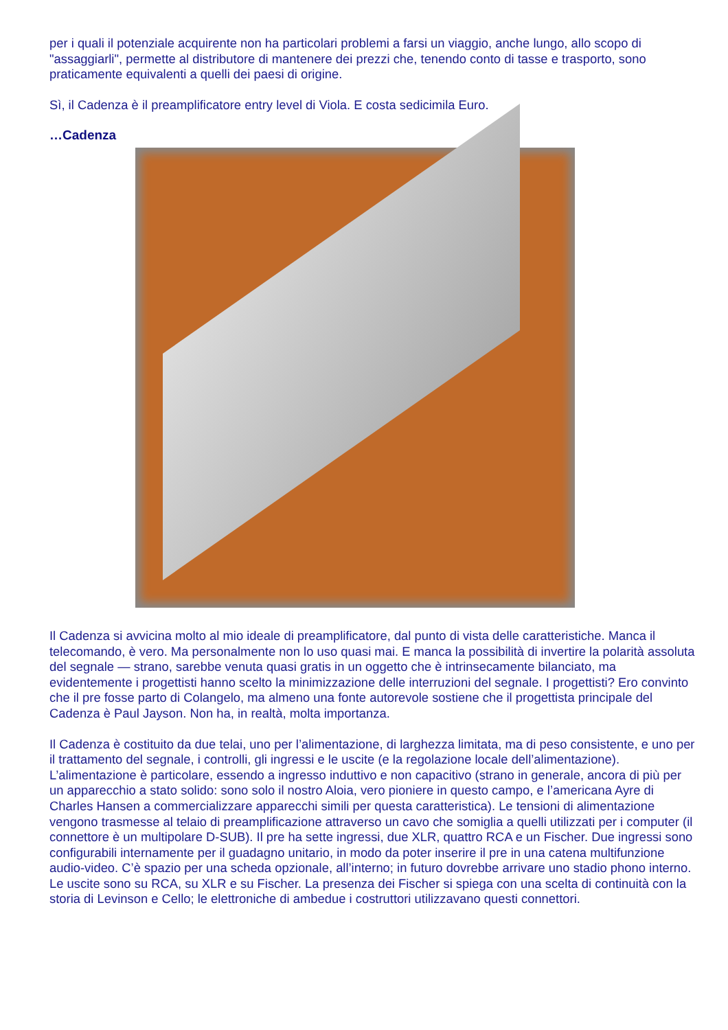per i quali il potenziale acquirente non ha particolari problemi a farsi un viaggio, anche lungo, allo scopo di "assaggiarli", permette al distributore di mantenere dei prezzi che, tenendo conto di tasse e trasporto, sono praticamente equivalenti a quelli dei paesi di origine.
Sì, il Cadenza è il preamplificatore entry level di Viola. E costa sedicimila Euro.
…Cadenza
Il Cadenza si avvicina molto al mio ideale di preamplificatore, dal punto di vista delle caratteristiche. Manca il telecomando, è vero. Ma personalmente non lo uso quasi mai. E manca la possibilità di invertire la polarità assoluta del segnale — strano, sarebbe venuta quasi gratis in un oggetto che è intrinsecamente bilanciato, ma evidentemente i progettisti hanno scelto la minimizzazione delle interruzioni del segnale. I progettisti? Ero convinto che il pre fosse parto di Colangelo, ma almeno una fonte autorevole sostiene che il progettista principale del Cadenza è Paul Jayson. Non ha, in realtà, molta importanza.
Il Cadenza è costituito da due telai, uno per l’alimentazione, di larghezza limitata, ma di peso consistente, e uno per il trattamento del segnale, i controlli, gli ingressi e le uscite (e la regolazione locale dell’alimentazione). L’alimentazione è particolare, essendo a ingresso induttivo e non capacitivo (strano in generale, ancora di più per un apparecchio a stato solido: sono solo il nostro Aloia, vero pioniere in questo campo, e l’americana Ayre di Charles Hansen a commercializzare apparecchi simili per questa caratteristica). Le tensioni di alimentazione vengono trasmesse al telaio di preamplificazione attraverso un cavo che somiglia a quelli utilizzati per i computer (il connettore è un multipolare D-SUB). Il pre ha sette ingressi, due XLR, quattro RCA e un Fischer. Due ingressi sono configurabili internamente per il guadagno unitario, in modo da poter inserire il pre in una catena multifunzione audio-video. C’è spazio per una scheda opzionale, all’interno; in futuro dovrebbe arrivare uno stadio phono interno. Le uscite sono su RCA, su XLR e su Fischer. La presenza dei Fischer si spiega con una scelta di continuità con la storia di Levinson e Cello; le elettroniche di ambedue i costruttori utilizzavano questi connettori.